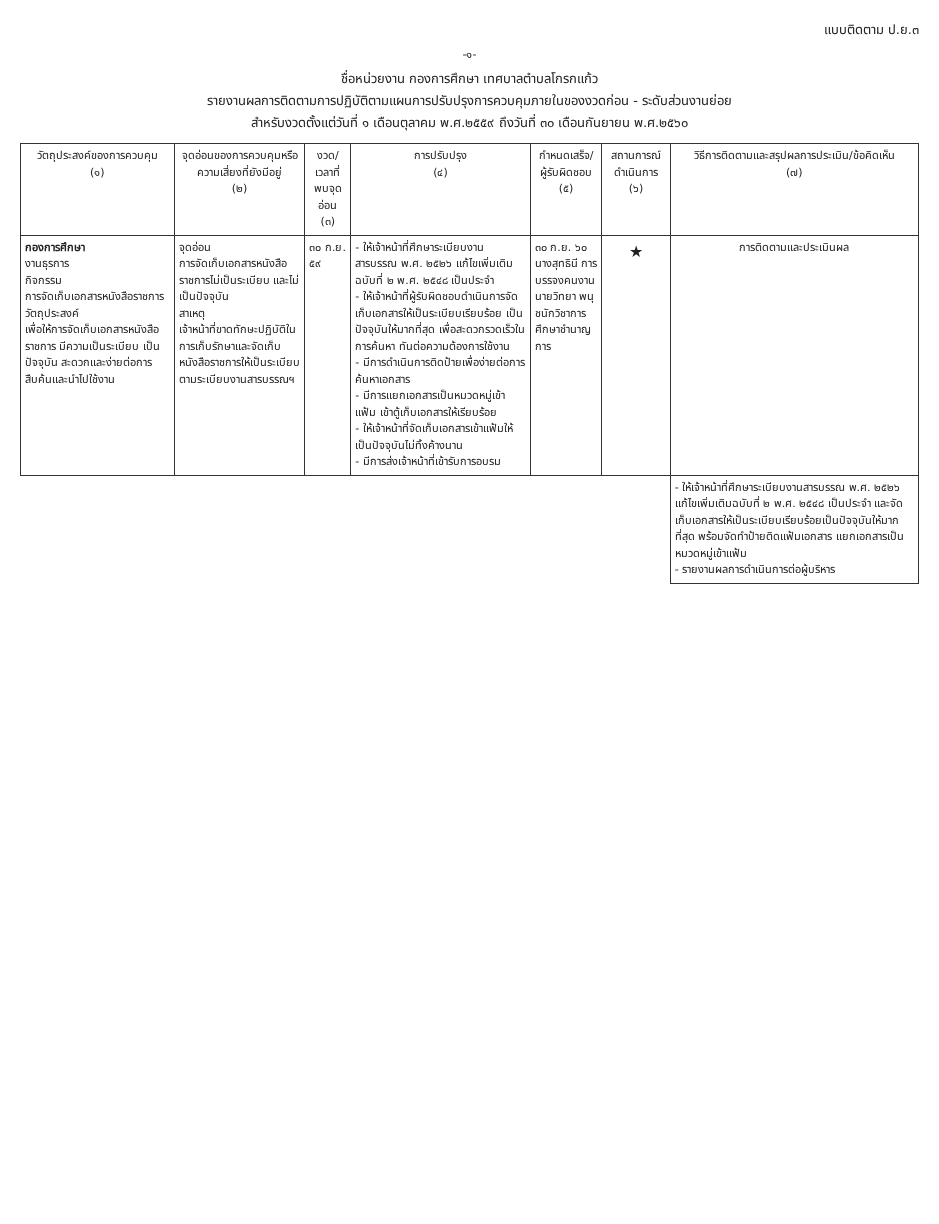แบบติดตาม ป.ย.๓
-๑-
ชื่อหน่วยงาน กองการศึกษา เทศบาลตำบลโกรกแก้ว
รายงานผลการติดตามการปฏิบัติตามแผนการปรับปรุงการควบคุมภายในของงวดก่อน - ระดับส่วนงานย่อย
สำหรับงวดตั้งแต่วันที่ ๑ เดือนตุลาคม พ.ศ.๒๕๕๙ ถึงวันที่ ๓๐ เดือนกันยายน พ.ศ.๒๕๖๐
| วัตถุประสงค์ของการควบคุม (๑) | จุดอ่อนของการควบคุมหรือความเสี่ยงที่ยังมีอยู่ (๒) | งวด/เวลาที่พบจุดอ่อน (๓) | การปรับปรุง (๔) | กำหนดเสร็จ/ผู้รับผิดชอบ (๕) | สถานการณ์ดำเนินการ (๖) | วิธีการติดตามและสรุปผลการประเมิน/ข้อคิดเห็น (๗) |
| --- | --- | --- | --- | --- | --- | --- |
| กองการศึกษา งานธุรการ กิจกรรม การจัดเก็บเอกสารหนังสือราชการ วัตถุประสงค์ เพื่อให้การจัดเก็บเอกสารหนังสือราชการ มีความเป็นระเบียบ เป็นปัจจุบัน สะดวกและง่ายต่อการสืบค้นและนำไปใช้งาน | จุดอ่อน การจัดเก็บเอกสารหนังสือราชการไม่เป็นระเบียบ และไม่เป็นปัจจุบัน สาเหตุ เจ้าหน้าที่ขาดทักษะปฏิบัติในการเก็บรักษาและจัดเก็บหนังสือราชการให้เป็นระเบียบตามระเบียบงานสารบรรณฯ | ๓๐ ก.ย. ๕๙ | - ให้เจ้าหน้าที่ศึกษาระเบียบงานสารบรรณ พ.ศ. ๒๕๒๖ แก้ไขเพิ่มเติมฉบับที่ ๒ พ.ศ. ๒๕๔๘ เป็นประจำ - ให้เจ้าหน้าที่ผู้รับผิดชอบดำเนินการจัดเก็บเอกสารให้เป็นระเบียบเรียบร้อย เป็นปัจจุบันให้มากที่สุด เพื่อสะดวกรวดเร็วในการค้นหา ทันต่อความต้องการใช้งาน - มีการดำเนินการติดป้ายเพื่อง่ายต่อการค้นหาเอกสาร - มีการแยกเอกสารเป็นหมวดหมู่เข้าแฟ้ม เข้าตู้เก็บเอกสารให้เรียบร้อย - ให้เจ้าหน้าที่จัดเก็บเอกสารเข้าแฟ้มให้เป็นปัจจุบันไม่ทิ้งค้างนาน - มีการส่งเจ้าหน้าที่เข้ารับการอบรม | ๓๐ ก.ย. ๖๐ นางสุทธินี การบรรจงคนงาน นายวิทยา พนุชนักวิชาการศึกษาชำนาญการ | ★ | การติดตามและประเมินผล |
| | | | | | | - ให้เจ้าหน้าที่ศึกษาระเบียบงานสารบรรณ พ.ศ. ๒๕๒๖ แก้ไขเพิ่มเติมฉบับที่ ๒ พ.ศ. ๒๕๔๘ เป็นประจำ และจัดเก็บเอกสารให้เป็นระเบียบเรียบร้อยเป็นปัจจุบันให้มากที่สุด พร้อมจัดทำป้ายติดแฟ้มเอกสาร แยกเอกสารเป็นหมวดหมู่เข้าแฟ้ม - รายงานผลการดำเนินการต่อผู้บริหาร |